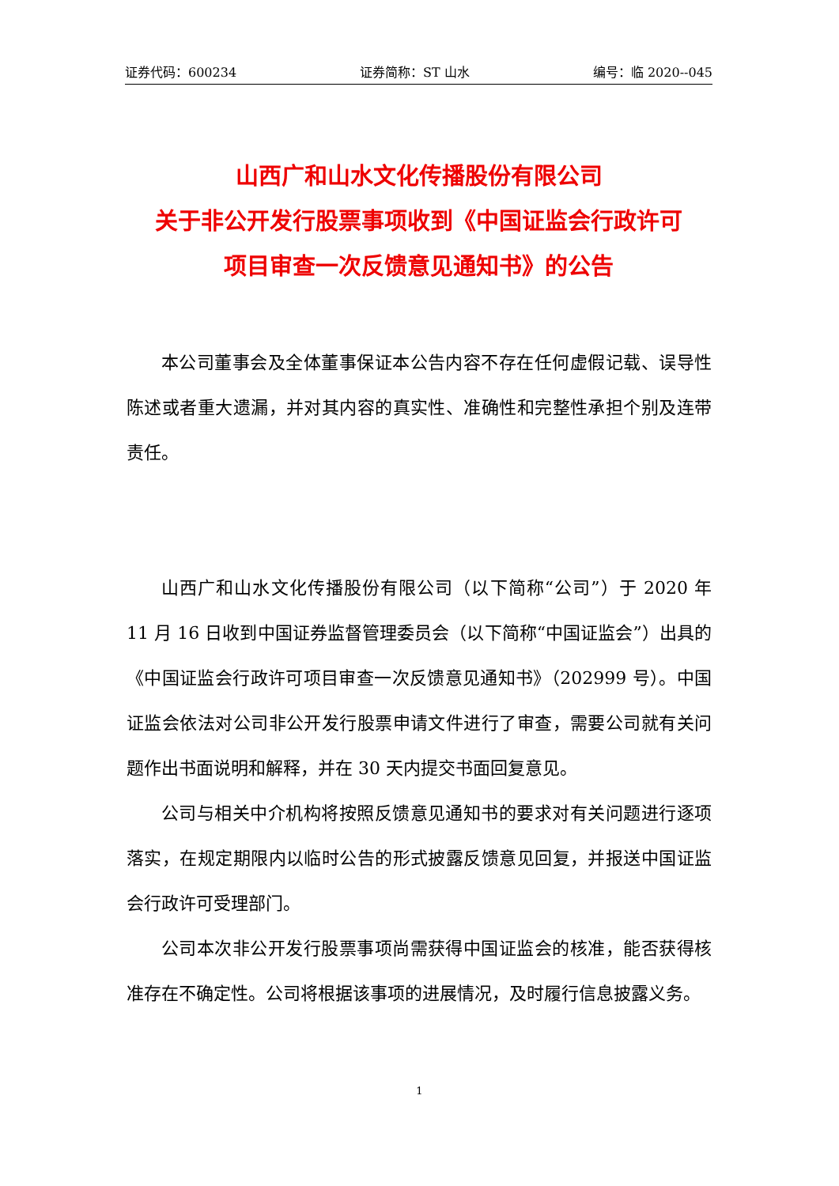证券代码：600234 证券简称：ST 山水 编号：临 2020--045
山西广和山水文化传播股份有限公司
关于非公开发行股票事项收到《中国证监会行政许可
项目审查一次反馈意见通知书》的公告
本公司董事会及全体董事保证本公告内容不存在任何虚假记载、误导性陈述或者重大遗漏，并对其内容的真实性、准确性和完整性承担个别及连带责任。
山西广和山水文化传播股份有限公司（以下简称“公司”）于 2020 年 11 月 16 日收到中国证券监督管理委员会（以下简称“中国证监会”）出具的《中国证监会行政许可项目审查一次反馈意见通知书》（202999 号）。中国证监会依法对公司非公开发行股票申请文件进行了审查，需要公司就有关问题作出书面说明和解释，并在 30 天内提交书面回复意见。
公司与相关中介机构将按照反馈意见通知书的要求对有关问题进行逐项落实，在规定期限内以临时公告的形式披露反馈意见回复，并报送中国证监会行政许可受理部门。
公司本次非公开发行股票事项尚需获得中国证监会的核准，能否获得核准存在不确定性。公司将根据该事项的进展情况，及时履行信息披露义务。
1